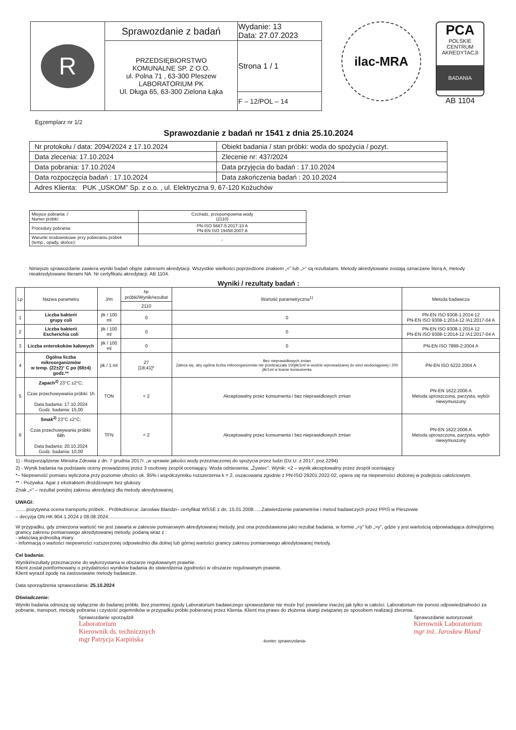| R | Sprawozdanie z badań | Wydanie: 13 Data: 27.07.2023 |
| | PRZEDSIĘBIORSTWO KOMUNALNE SP. Z O.O. ul. Polna 71 , 63-300 Pleszew LABORATORIUM PK Ul. Długa 65, 63-300 Zielona Łąka | Strona 1 / 1 |
| | | F – 12/POL – 14 |
ilac-MRA
PCA
POLSKIE CENTRUM AKREDYTACJI
BADANIA
AB 1104
Egzemplarz nr 1/2
Sprawozdanie z badań nr 1541 z dnia 25.10.2024
| Nr protokołu / data: 2094/2024 z 17.10.2024 | Obiekt badania / stan próbki: woda do spożycia / pozyt. |
| Data zlecenia: 17.10.2024 | Zlecenie nr: 437/2024 |
| Data pobrania: 17.10.2024 | Data przyjęcia do badań : 17.10.2024 |
| Data rozpoczęcia badań : 17.10.2024 | Data zakończenia badań : 20.10.2024 |
| Adres Klienta: PUK „USKOM” Sp. z o.o. , ul. Elektryczna 9, 67-120 Kożuchów | |
| Miejsce pobrania :/ Numer próbki: | Czciradz, przepompownia wody (2110) |
| Procedury pobrania: | PN-ISO 5667-5:2017-10 A PN-EN ISO 19458:2007 A |
| Warunki środowiskowe przy pobieraniu próbek (temp., opady, słońce): | - |
Niniejsze sprawozdanie zawiera wyniki badań objęte zakresem akredytacji. Wszystkie wielkości poprzedzone znakiem „<” lub „>” są rezultatami. Metody akredytowane zostają oznaczane literą A, metody nieakredytowane literami NA. Nr certyfikatu akredytacji: AB 1104.
Wyniki / rezultaty badań :
| Lp | Nazwa parametru | J/m | Nr próbki/Wynik/rezultat | Wartość parametryczna<sup>1)</sup> | Metoda badawcza |
| --- | --- | --- | --- | --- | --- |
| | | | 2110 | | |
| 1 | Liczba bakterii grupy coli | jtk / 100 ml | 0 | 0 | PN-EN ISO 9308-1:2014-12 PN-EN ISO 9308-1:2014-12 /A1:2017-04 A |
| 2 | Liczba bakterii Escherichia coli | jtk / 100 ml | 0 | 0 | PN-EN ISO 9308-1:2014-12 PN-EN ISO 9308-1:2014-12 /A1:2017-04 A |
| 3 | Liczba enterokoków kałowych | jtk / 100 ml | 0 | 0 | PN-EN ISO 7899-2:2004 A |
| 4 | Ogólna liczba mikroorganizmów w temp. (22±2)° C po (68±4) godz.** | jtk / 1 ml | 27 [18;41]* | Bez nieprawidłowych zmian Zaleca się, aby ogólna liczba mikroorganizmów nie przekraczała 100jtk/1ml w wodzie wprowadzanej do sieci wodociągowej i 200 jtk/1ml w kranie konsumenta | PN-EN ISO 6222.2004 A |
| 5 | Zapach<sup>2)</sup> 23°C ±2°C; Czas przechowywania próbki: 1h Data badania: 17.10.2024 Godz. badania: 15,00 | TON | < 2 | Akceptowalny przez konsumenta i bez nieprawidłowych zmian | PN-EN 1622:2006 A Metoda uproszczona, parzysta, wybór niewymuszony |
| 6 | Smak<sup>2)</sup> 23°C ±2°C; Czas przechowywania próbki: 68h Data badania: 20.10.2024 Godz. badania: 10,00 | TFN | < 2 | Akceptowalny przez konsumenta i bez nieprawidłowych zmian | PN-EN 1622:2006 A Metoda uproszczona, parzysta, wybór niewymuszony |
1) - Rozporządzenie Ministra Zdrowia z dn. 7 grudnia 2017r. „w sprawie jakości wody przeznaczonej do spożycia przez ludzi (Dz.U. z 2017, poz.2294)
2) - Wynik badania na podstawie oceny prowadzonej przez 3 osobowy zespół oceniający. Woda odniesienia: „Żywiec”. Wynik: <2 – wynik akceptowalny przez zespół oceniający
*– Niepewność pomiaru wyliczona przy poziomie ufności ok. 95% i współczynniku rozszerzenia k = 2, oszacowana zgodnie z PN-ISO 29201:2022-02, opiera się na niepewności złożonej w podejściu całościowym.
** - Pożywka: Agar z ekstraktem drożdżowym bez glukozy
Znak „<” – rezultat poniżej zakresu akredytacji dla metody akredytowanej.
UWAGI:
........pozytywna ocena transportu próbek... Próbkobiorca: Jarosław Blandzi– certyfikat WSSE z dn. 15.01.2008......Zatwierdzenie parametrów i metod badawczych przez PPIS w Pleszewie
– decyzja ON.HK.904.1.2024 z 08.08.2024...............................................
W przypadku, gdy zmierzona wartość nie jest zawarta w zakresie pomiarowym akredytowanej metody, jest ona przedstawiona jako rezultat badania, w formie „<y” lub „>y”, gdzie y jest wartością odpowiadająca dolnej/górnej granicy zakresu pomiarowego akredytowanej metody, podaną wraz z :
- właściwą jednostką miary
- informacją o wartości niepewności rozszerzonej odpowiednio dla dolnej lub górnej wartości granicy zakresu pomiarowego akredytowanej metody.
Cel badania:
Wyniki/rezultaty przeznaczone do wykorzystania w obszarze regulowanym prawnie.
Klient został poinformowany o przydatności wyników badania do stwierdzenia zgodności w obszarze regulowanym prawnie.
Klient wyraził zgodę na zastosowane metody badawcze.
Data sporządzenia sprawozdania: 25.10.2024
Oświadczenie:
Wyniki badania odnoszą się wyłącznie do badanej próbki. Bez pisemnej zgody Laboratorium badawczego sprawozdanie nie może być powielane inaczej jak tylko w całości. Laboratorium nie ponosi odpowiedzialności za pobranie, transport, metodę pobrania i czystość pojemników w przypadku próbki pobieranej przez Klienta. Klient ma prawo do złożenia skargi związanej ze sposobem realizacji zlecenia.
Sprawozdanie sporządził:
Laboratorium
Kierownik ds. technicznych
mgr Patrycja Karpińska
-koniec sprawozdania- Sprawozdanie autoryzował:
Kierownik Laboratorium
mgr inż. Jarosław Bland